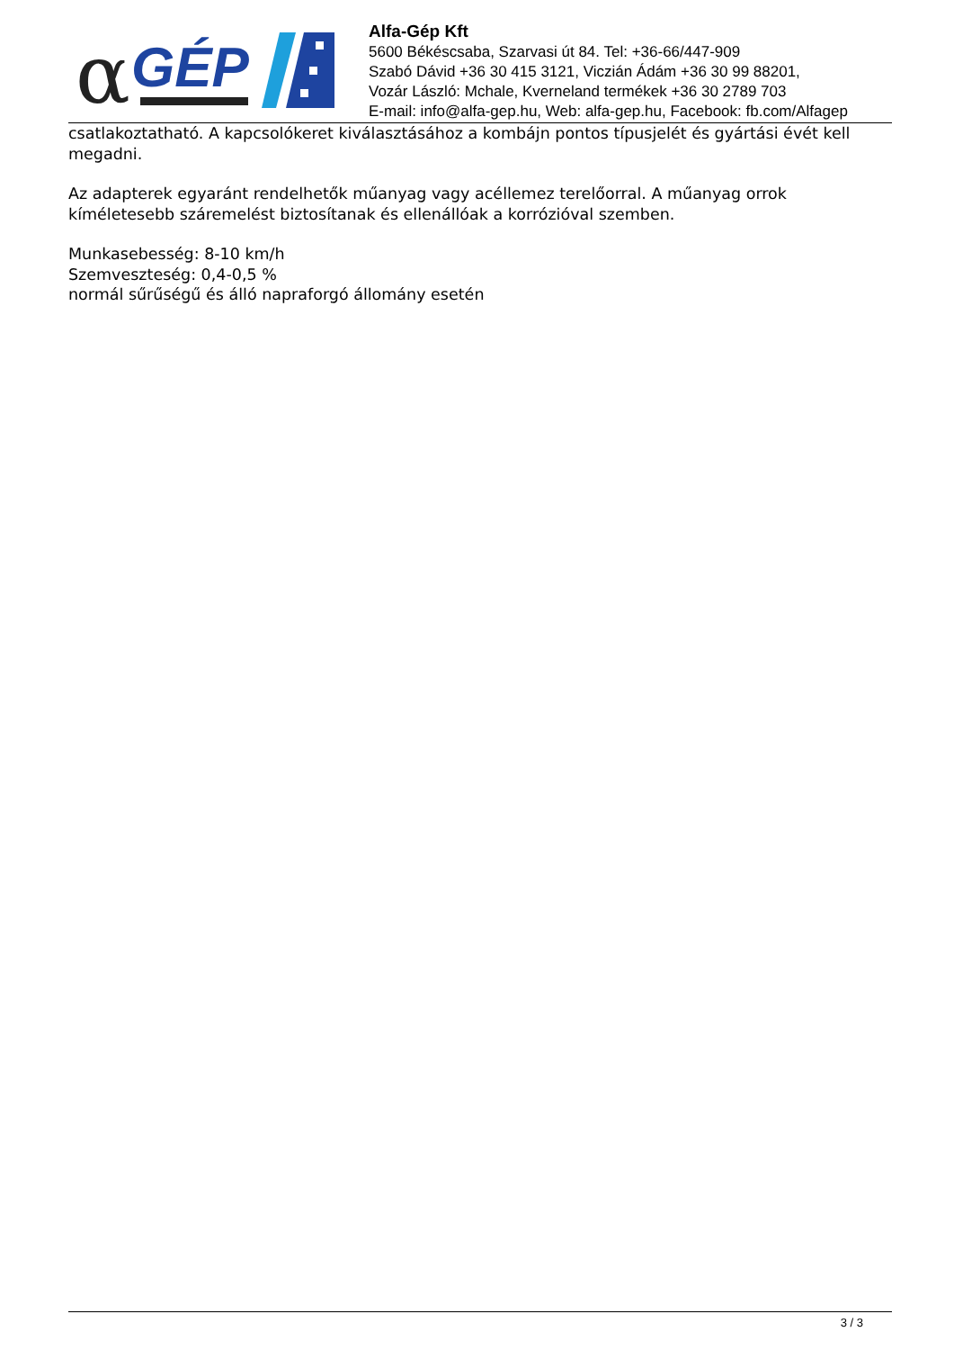α
GÉP
Alfa-Gép Kft
5600 Békéscsaba, Szarvasi út 84. Tel: +36-66/447-909
Szabó Dávid +36 30 415 3121, Viczián Ádám +36 30 99 88201,
Vozár László: Mchale, Kverneland termékek +36 30 2789 703
E-mail: info@alfa-gep.hu, Web: alfa-gep.hu, Facebook: fb.com/Alfagep
csatlakoztatható. A kapcsolókeret kiválasztásához a kombájn pontos típusjelét és gyártási évét kell megadni.
Az adapterek egyaránt rendelhetők műanyag vagy acéllemez terelőorral. A műanyag orrok kíméletesebb száremelést biztosítanak és ellenállóak a korrózióval szemben.
Munkasebesség: 8-10 km/h
Szemveszteség: 0,4-0,5 %
normál sűrűségű és álló napraforgó állomány esetén
3 / 3